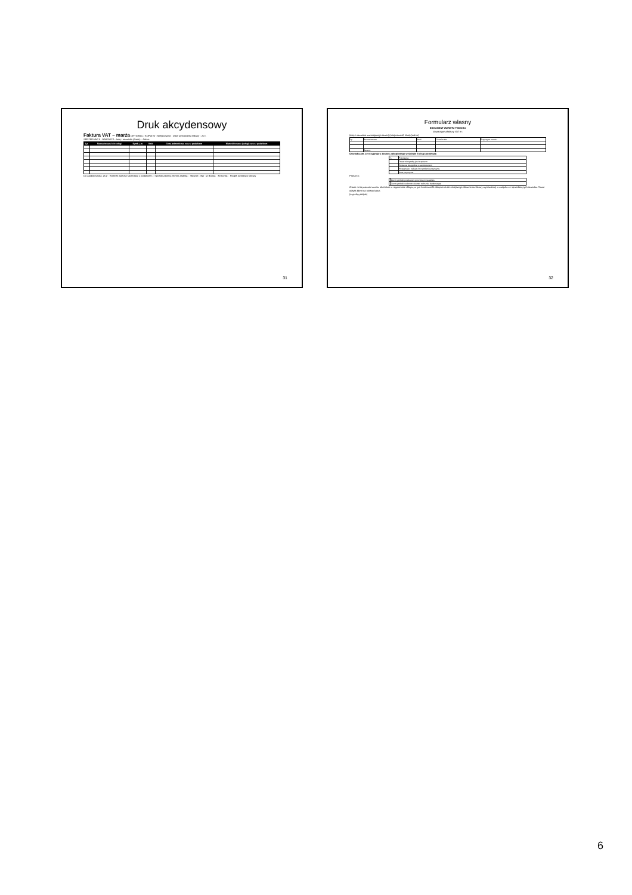Druk akcydensowy
Faktura VAT – marża ORYGINAŁ / KOPIA Nr · Miejscowość · Data wystawienia faktury · 20 r.
SPRZEDAWCA · NABYWCA · Imię i nazwisko (firma): · Adres:
| Lp. | Nazwa towaru lub usługi | Symb. j.m. | Ilość | Cena jednostkowa wraz z podatkiem | Wartość towaru (usługi) wraz z podatkiem |
| --- | --- | --- | --- | --- | --- |
Do zapłaty kwota: zł gr · RAZEM wartość sprzedaży z podatkiem: · Sposób zapłaty: termin zapłaty: · Słownie: zł/gr · w Banku: · Nr konta: · Podpis wystawcy faktury
31
Formularz własny
DOKUMENT ZWROTU TOWARU
do paragonu/faktury VAT nr:
(imię i nazwisko zwracającego towar) (miejscowość, data) (adres)
| Lp. | Nazwa towaru | Ilość | Cena brutto | Przyczyna zwrotu |
| | Razem: | | | |
Oświadczam, że rezygnuję z towaru zakupionego w sklepie Tu-kup ponieważ:
| +/- | Przyczyna |
| | Towar niezgodny jest z opisem |
| | Dostawa niezgodna z zamówieniem |
| | Rezygnuję z zakupu bez podania przyczyny |
| | Inna przyczyna: |
Proszę o:
| | Zwrot gotówki przekazem pocztowym na adres: |
| | Zwrot gotówki na konto: (numer rachunku bankowego) |
Znane mi są warunki zwrotu określone w regulaminie sklepu, w tym konieczność dołączenia do niniejszego dokumentu faktury wystawionej w związku ze sprzedażą tych towarów. Towar odsyła klient na własny koszt.
(czytelny podpis)
32
6